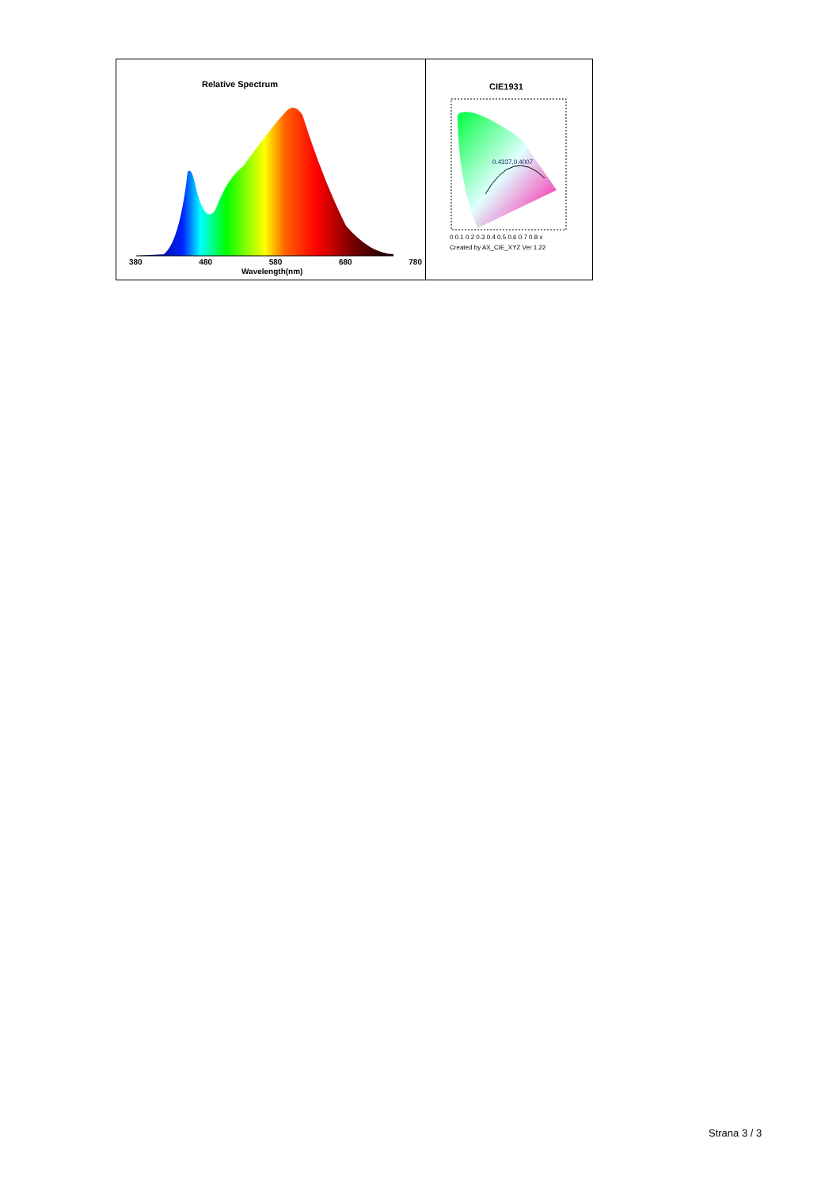Relative Spectrum
380 480 580 680 780
Wavelength(nm)
CIE1931
0.4337,0.4007
0 0.1 0.2 0.3 0.4 0.5 0.6 0.7 0.8 x
Created by AX_CIE_XYZ Ver 1.22
Strana 3 / 3